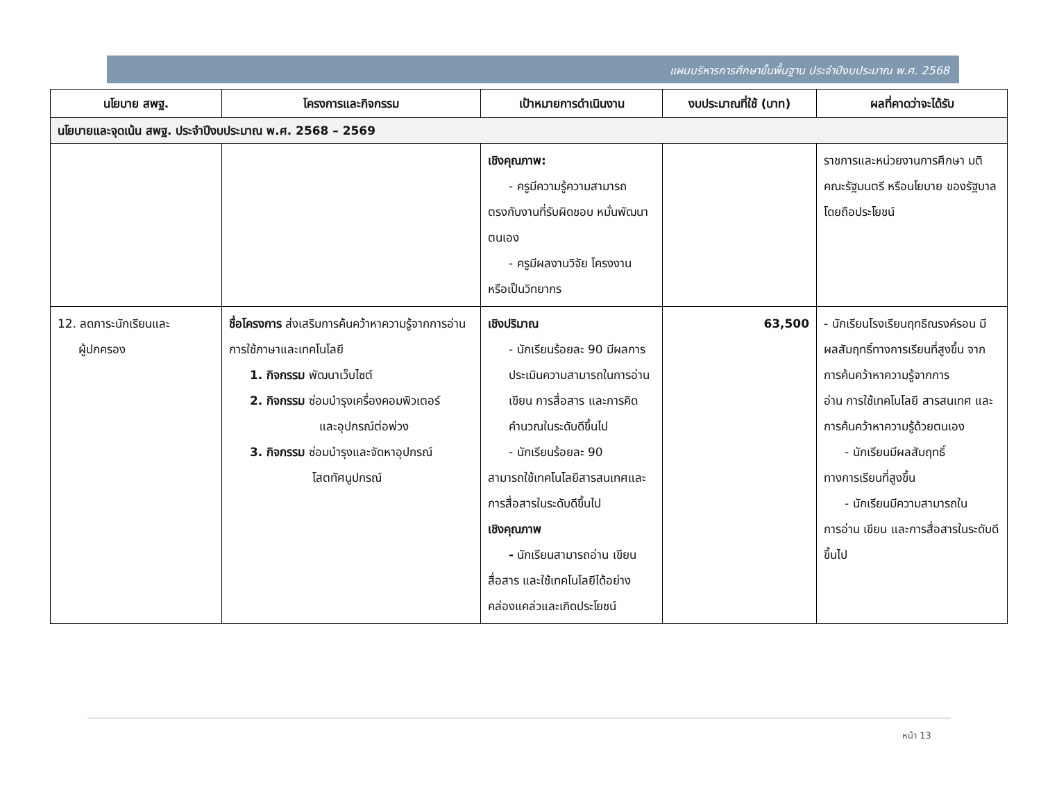แผนบริหารการศึกษาขั้นพื้นฐาน ประจำปีงบประมาณ พ.ศ. 2568
| นโยบาย สพฐ. | โครงการและกิจกรรม | เป้าหมายการดำเนินงาน | งบประมาณที่ใช้ (บาท) | ผลที่คาดว่าจะได้รับ |
| --- | --- | --- | --- | --- |
| นโยบายและจุดเน้น สพฐ. ประจำปีงบประมาณ พ.ศ. 2568 – 2569 | | | | |
| | | เชิงคุณภาพ: - ครูมีความรู้ความสามารถ ตรงกับงานที่รับผิดชอบ หมั่นพัฒนาตนเอง - ครูมีผลงานวิจัย โครงงาน หรือเป็นวิทยากร | | ราชการและหน่วยงานการศึกษา มติคณะรัฐมนตรี หรือนโยบาย ของรัฐบาล โดยถือประโยชน์ |
| 12. ลดภาระนักเรียนและ ผู้ปกครอง | ชื่อโครงการ ส่งเสริมการค้นคว้าหาความรู้จากการอ่าน การใช้ภาษาและเทคโนโลยี 1. กิจกรรม พัฒนาเว็บไซต์ 2. กิจกรรม ซ่อมบำรุงเครื่องคอมพิวเตอร์ และอุปกรณ์ต่อพ่วง 3. กิจกรรม ซ่อมบำรุงและจัดหาอุปกรณ์ โสตทัศนูปกรณ์ | เชิงปริมาณ - นักเรียนร้อยละ 90 มีผลการประเมินความสามารถในการอ่าน เขียน การสื่อสาร และการคิดคำนวณในระดับดีขึ้นไป - นักเรียนร้อยละ 90 สามารถใช้เทคโนโลยีสารสนเทศและการสื่อสารในระดับดีขึ้นไป เชิงคุณภาพ - นักเรียนสามารถอ่าน เขียน สื่อสาร และใช้เทคโนโลยีได้อย่างคล่องแคล่วและเกิดประโยชน์ | 63,500 | - นักเรียนโรงเรียนฤทธิณรงค์รอน มีผลสัมฤทธิ์ทางการเรียนที่สูงขึ้น จากการค้นคว้าหาความรู้จากการ อ่าน การใช้เทคโนโลยี สารสนเทศ และการค้นคว้าหาความรู้ด้วยตนเอง - นักเรียนมีผลสัมฤทธิ์ ทางการเรียนที่สูงขึ้น - นักเรียนมีความสามารถใน การอ่าน เขียน และการสื่อสารในระดับดีขึ้นไป |
หน้า 13